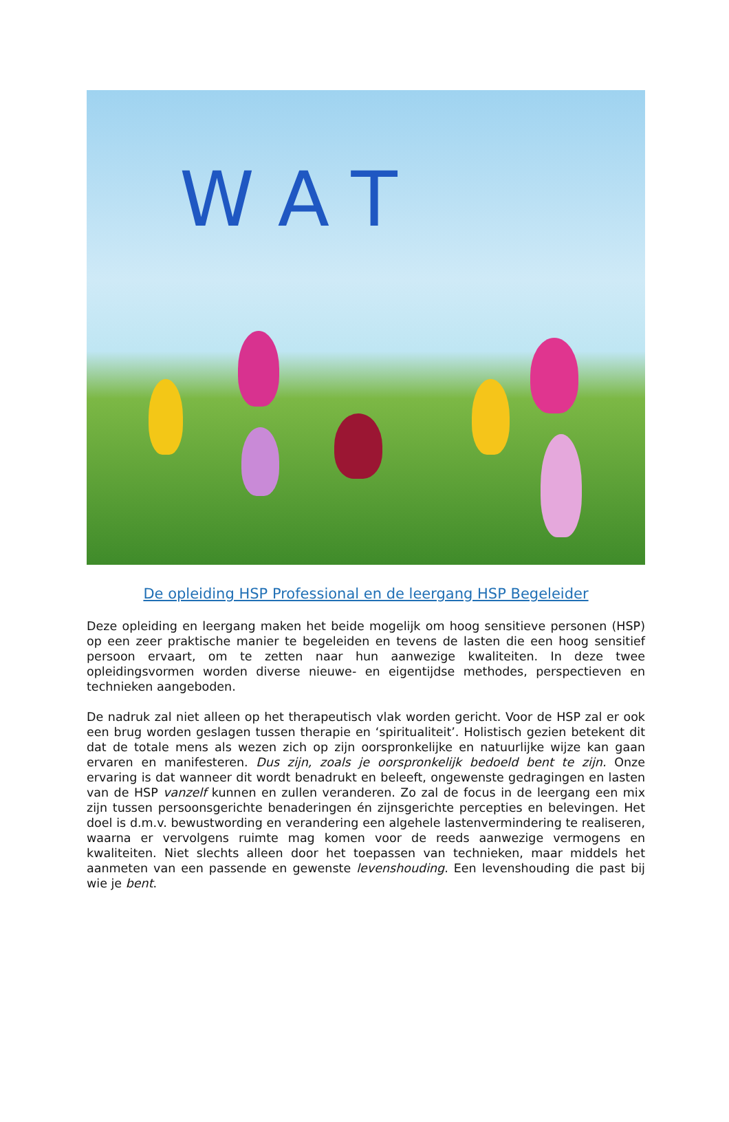WAT
De opleiding HSP Professional en de leergang HSP Begeleider
Deze opleiding en leergang maken het beide mogelijk om hoog sensitieve personen (HSP) op een zeer praktische manier te begeleiden en tevens de lasten die een hoog sensitief persoon ervaart, om te zetten naar hun aanwezige kwaliteiten. In deze twee opleidingsvormen worden diverse nieuwe- en eigentijdse methodes, perspectieven en technieken aangeboden.
De nadruk zal niet alleen op het therapeutisch vlak worden gericht. Voor de HSP zal er ook een brug worden geslagen tussen therapie en ‘spiritualiteit’. Holistisch gezien betekent dit dat de totale mens als wezen zich op zijn oorspronkelijke en natuurlijke wijze kan gaan ervaren en manifesteren. Dus zijn, zoals je oorspronkelijk bedoeld bent te zijn. Onze ervaring is dat wanneer dit wordt benadrukt en beleeft, ongewenste gedragingen en lasten van de HSP vanzelf kunnen en zullen veranderen. Zo zal de focus in de leergang een mix zijn tussen persoonsgerichte benaderingen én zijnsgerichte percepties en belevingen. Het doel is d.m.v. bewustwording en verandering een algehele lastenvermindering te realiseren, waarna er vervolgens ruimte mag komen voor de reeds aanwezige vermogens en kwaliteiten. Niet slechts alleen door het toepassen van technieken, maar middels het aanmeten van een passende en gewenste levenshouding. Een levenshouding die past bij wie je bent.